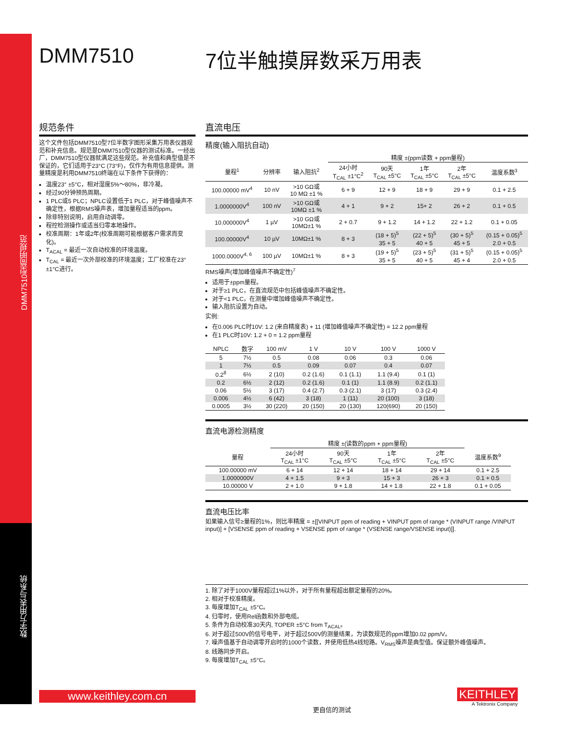DMM7510型简明规范
数字万用表与系统
DMM7510 7位半触摸屏数采万用表
规范条件
这个文件包括DMM7510型7位半数字图形采集万用表仪器规范和补充信息。规范是DMM7510型仪器的测试标准。一经出厂，DMM7510型仪器就满足这些规范。补充值和典型值是不保证的，它们适用于23°C (73°F)，仅作为有用信息提供。测量精度是利用DMM7510终端在以下条件下获得的：
温度23° ±5°C，相对湿度5%～80%，非冷凝。
经过90分钟预热周期。
1 PLC或5 PLC；NPLC设置低于1 PLC，对于峰值噪声不确定性，根据RMS噪声表，增加量程适当的ppm。
除非特别说明，启用自动调零。
程控检测操作或适当归零本地操作。
校准周期：1年或2年(校准周期可能根据客户需求而变化)。
T<sub>ACAL</sub> = 最近一次自动校准的环境温度。
T<sub>CAL</sub> = 最近一次外部校准的环境温度；工厂校准在23° ±1°C进行。
直流电压
精度(输入阻抗自动)
| | | | 精度 ±(ppm读数 + ppm量程) | | | | |
| --- | --- | --- | --- | --- | --- | --- | --- |
| 量程<sup>1</sup> | 分辨率 | 输入阻抗<sup>2</sup> | 24小时 T<sub>CAL</sub> ±1°C<sup>2</sup> | 90天 T<sub>CAL</sub> ±5°C | 1年 T<sub>CAL</sub> ±5°C | 2年 T<sub>CAL</sub> ±5°C | 温度系数<sup>3</sup> |
| 100.00000 mV<sup>4</sup> | 10 nV | >10 GΩ或 10 MΩ ±1 % | 6 + 9 | 12 + 9 | 18 + 9 | 29 + 9 | 0.1 + 2.5 |
| 1.0000000V<sup>4</sup> | 100 nV | >10 GΩ或 10MΩ ±1 % | 4 + 1 | 9 + 2 | 15+ 2 | 26 + 2 | 0.1 + 0.5 |
| 10.000000V<sup>4</sup> | 1 µV | >10 GΩ或 10MΩ±1 % | 2 + 0.7 | 9 + 1.2 | 14 + 1.2 | 22 + 1.2 | 0.1 + 0.05 |
| 100.00000V<sup>4</sup> | 10 µV | 10MΩ±1 % | 8 + 3 | (18 + 5)<sup>5</sup> | (22 + 5)<sup>5</sup> | (30 + 5)<sup>5</sup> | (0.15 + 0.05)<sup>5</sup> |
| | | | | 35 + 5 | 40 + 5 | 45 + 5 | 2.0 + 0.5 |
| 1000.0000V<sup>4, 6</sup> | 100 µV | 10MΩ±1 % | 8 + 3 | (19 + 5)<sup>5</sup> | (23 + 5)<sup>5</sup> | (31 + 5)<sup>5</sup> | (0.15 + 0.05)<sup>5</sup> |
| | | | | 35 + 5 | 40 + 5 | 45 + 4 | 2.0 + 0.5 |
RMS噪声(增加峰值噪声不确定性)<sup>7</sup>
适用于±ppm量程。
对于≥1 PLC，在直流规范中包括峰值噪声不确定性。
对于<1 PLC，在测量中增加峰值噪声不确定性。
输入阻抗设置为自动。
实例:
在0.006 PLC时10V: 1.2 (来自精度表) + 11 (增加峰值噪声不确定性) = 12.2 ppm量程
在1 PLC时10V: 1.2 + 0 = 1.2 ppm量程
| NPLC | 数字 | 100 mV | 1 V | 10 V | 100 V | 1000 V |
| --- | --- | --- | --- | --- | --- | --- |
| 5 | 7½ | 0.5 | 0.08 | 0.06 | 0.3 | 0.06 |
| 1 | 7½ | 0.5 | 0.09 | 0.07 | 0.4 | 0.07 |
| 0.2<sup>8</sup> | 6½ | 2 (10) | 0.2 (1.6) | 0.1 (1.1) | 1.1 (9.4) | 0.1 (1) |
| 0.2 | 6½ | 2 (12) | 0.2 (1.6) | 0.1 (1) | 1.1 (8.9) | 0.2 (1.1) |
| 0.06 | 5½ | 3 (17) | 0.4 (2.7) | 0.3 (2.1) | 3 (17) | 0.3 (2.4) |
| 0.006 | 4½ | 6 (42) | 3 (18) | 1 (11) | 20 (100) | 3 (18) |
| 0.0005 | 3½ | 30 (220) | 20 (150) | 20 (130) | 120(690) | 20 (150) |
直流电源检测精度
| | 精度 ±(读数的ppm + ppm量程) | | | | |
| --- | --- | --- | --- | --- | --- |
| 量程 | 24小时 T<sub>CAL</sub> ±1°C | 90天 T<sub>CAL</sub> ±5°C | 1年 T<sub>CAL</sub> ±5°C | 2年 T<sub>CAL</sub> ±5°C | 温度系数<sup>9</sup> |
| 100.00000 mV | 6 + 14 | 12 + 14 | 18 + 14 | 29 + 14 | 0.1 + 2.5 |
| 1.0000000V | 4 + 1.5 | 9 + 3 | 15 + 3 | 26 + 3 | 0.1 + 0.5 |
| 10.00000 V | 2 + 1.0 | 9 + 1.8 | 14 + 1.8 | 22 + 1.8 | 0.1 + 0.05 |
直流电压比率
如果输入信号≥量程的1%，则比率精度 = ±[[VINPUT ppm of reading + VINPUT ppm of range * (VINPUT range /VINPUT input)] + [VSENSE ppm of reading + VSENSE ppm of range * (VSENSE range/VSENSE input)]].
1. 除了对于1000V量程超过1%以外，对于所有量程超出额定量程的20%。
2. 相对于校准精度。
3. 每度增加T<sub>CAL</sub> ±5°C。
4. 归零时，使用Rel函数和外部电缆。
5. 条件为自动校准30天内, TOPER ±5°C from T<sub>ACAL</sub>。
6. 对于超过500V的信号电平，对于超过500V的测量结果，为读数规范的ppm增加0.02 ppm/V。
7. 噪声值基于自动调零开启时的1000个读数，并使用低热4线短路。V<sub>RMS</sub>噪声是典型值。保证额外峰值噪声。
8. 线路同步开启。
9. 每度增加T<sub>CAL</sub> ±5°C。
www.keithley.com.cn
更自信的测试
KEITHLEY
A Tektronix Company